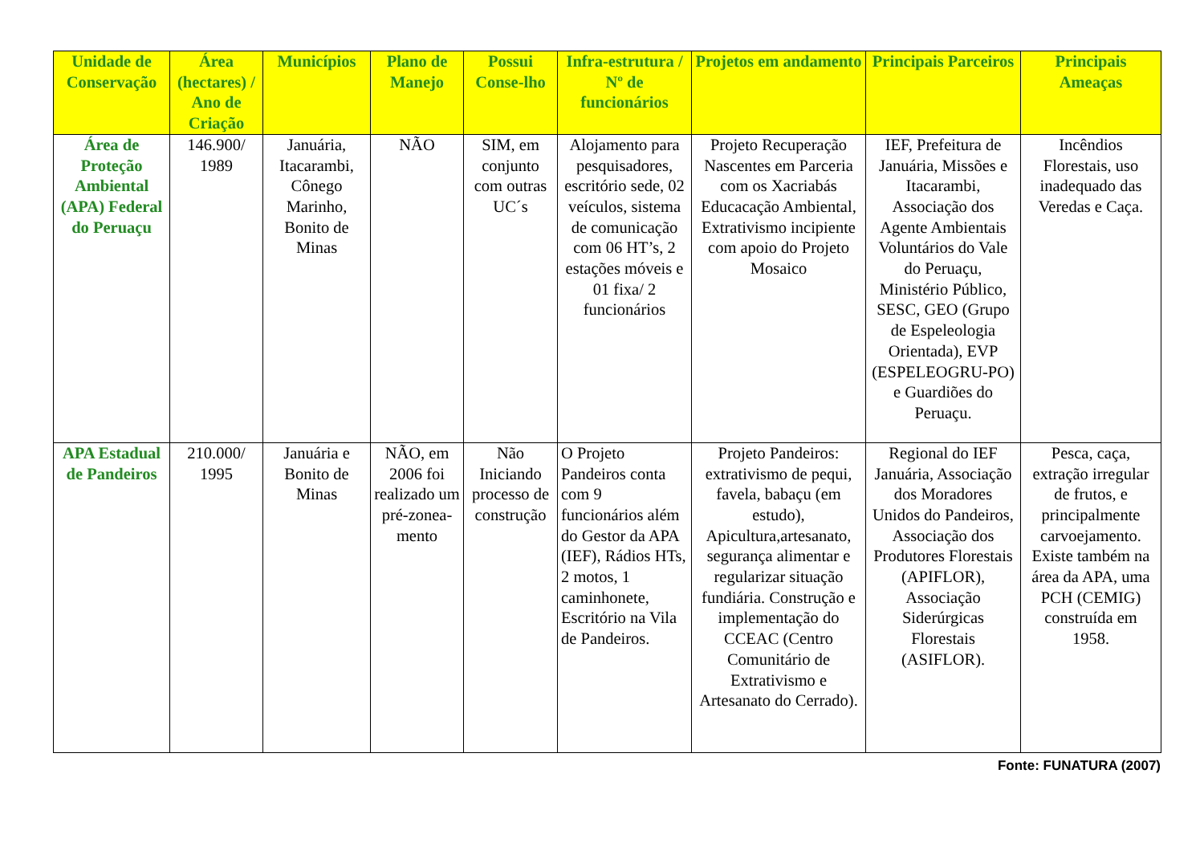| Unidade de Conservação | Área (hectares) / Ano de Criação | Municípios | Plano de Manejo | Possui Conse-lho | Infra-estrutura / Nº de funcionários | Projetos em andamento | Principais Parceiros | Principais Ameaças |
| --- | --- | --- | --- | --- | --- | --- | --- | --- |
| Área de Proteção Ambiental (APA) Federal do Peruaçu | 146.900/ 1989 | Januária, Itacarambi, Cônego Marinho, Bonito de Minas | NÃO | SIM, em conjunto com outras UC´s | Alojamento para pesquisadores, escritório sede, 02 veículos, sistema de comunicação com 06 HT’s, 2 estações móveis e 01 fixa/ 2 funcionários | Projeto Recuperação Nascentes em Parceria com os Xacriabás Educacação Ambiental, Extrativismo incipiente com apoio do Projeto Mosaico | IEF, Prefeitura de Januária, Missões e Itacarambi, Associação dos Agente Ambientais Voluntários do Vale do Peruaçu, Ministério Público, SESC, GEO (Grupo de Espeleologia Orientada), EVP (ESPELEOGRU-PO) e Guardiões do Peruaçu. | Incêndios Florestais, uso inadequado das Veredas e Caça. |
| APA Estadual de Pandeiros | 210.000/ 1995 | Januária e Bonito de Minas | NÃO, em 2006 foi realizado um pré-zonea-mento | Não Iniciando processo de construção | O Projeto Pandeiros conta com 9 funcionários além do Gestor da APA (IEF), Rádios HTs, 2 motos, 1 caminhonete, Escritório na Vila de Pandeiros. | Projeto Pandeiros: extrativismo de pequi, favela, babaçu (em estudo), Apicultura,artesanato, segurança alimentar e regularizar situação fundiária. Construção e implementação do CCEAC (Centro Comunitário de Extrativismo e Artesanato do Cerrado). | Regional do IEF Januária, Associação dos Moradores Unidos do Pandeiros, Associação dos Produtores Florestais (APIFLOR), Associação Siderúrgicas Florestais (ASIFLOR). | Pesca, caça, extração irregular de frutos, e principalmente carvoejamento. Existe também na área da APA, uma PCH (CEMIG) construída em 1958. |
Fonte: FUNATURA (2007)